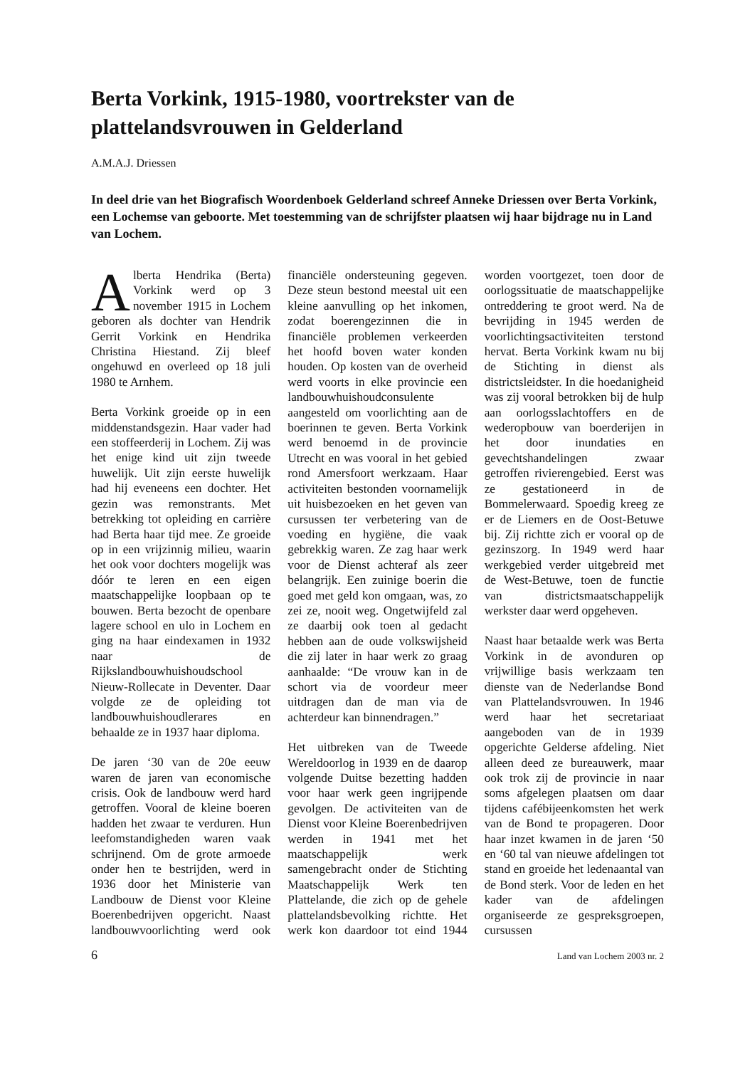Berta Vorkink, 1915-1980, voortrekster van de plattelandsvrouwen in Gelderland
A.M.A.J. Driessen
In deel drie van het Biografisch Woordenboek Gelderland schreef Anneke Driessen over Berta Vorkink, een Lochemse van geboorte. Met toestemming van de schrijfster plaatsen wij haar bijdrage nu in Land van Lochem.
Alberta Hendrika (Berta) Vorkink werd op 3 november 1915 in Lochem geboren als dochter van Hendrik Gerrit Vorkink en Hendrika Christina Hiestand. Zij bleef ongehuwd en overleed op 18 juli 1980 te Arnhem.
Berta Vorkink groeide op in een middenstandsgezin. Haar vader had een stoffeerderij in Lochem. Zij was het enige kind uit zijn tweede huwelijk. Uit zijn eerste huwelijk had hij eveneens een dochter. Het gezin was remonstrants. Met betrekking tot opleiding en carrière had Berta haar tijd mee. Ze groeide op in een vrijzinnig milieu, waarin het ook voor dochters mogelijk was dóór te leren en een eigen maatschappelijke loopbaan op te bouwen. Berta bezocht de openbare lagere school en ulo in Lochem en ging na haar eindexamen in 1932 naar de Rijkslandbouwhuishoudschool Nieuw-Rollecate in Deventer. Daar volgde ze de opleiding tot landbouwhuishoudlerares en behaalde ze in 1937 haar diploma.
De jaren ‘30 van de 20e eeuw waren de jaren van economische crisis. Ook de landbouw werd hard getroffen. Vooral de kleine boeren hadden het zwaar te verduren. Hun leefomstandigheden waren vaak schrijnend. Om de grote armoede onder hen te bestrijden, werd in 1936 door het Ministerie van Landbouw de Dienst voor Kleine Boerenbedrijven opgericht. Naast landbouwvoorlichting werd ook financiële ondersteuning gegeven. Deze steun bestond meestal uit een kleine aanvulling op het inkomen, zodat boerengezinnen die in financiële problemen verkeerden het hoofd boven water konden houden. Op kosten van de overheid werd voorts in elke provincie een landbouwhuishoudconsulente aangesteld om voorlichting aan de boerinnen te geven. Berta Vorkink werd benoemd in de provincie Utrecht en was vooral in het gebied rond Amersfoort werkzaam. Haar activiteiten bestonden voornamelijk uit huisbezoeken en het geven van cursussen ter verbetering van de voeding en hygiëne, die vaak gebrekkig waren. Ze zag haar werk voor de Dienst achteraf als zeer belangrijk. Een zuinige boerin die goed met geld kon omgaan, was, zo zei ze, nooit weg. Ongetwijfeld zal ze daarbij ook toen al gedacht hebben aan de oude volkswijsheid die zij later in haar werk zo graag aanhaalde: “De vrouw kan in de schort via de voordeur meer uitdragen dan de man via de achterdeur kan binnendragen.”
Het uitbreken van de Tweede Wereldoorlog in 1939 en de daarop volgende Duitse bezetting hadden voor haar werk geen ingrijpende gevolgen. De activiteiten van de Dienst voor Kleine Boerenbedrijven werden in 1941 met het maatschappelijk werk samengebracht onder de Stichting Maatschappelijk Werk ten Plattelande, die zich op de gehele plattelandsbevolking richtte. Het werk kon daardoor tot eind 1944 worden voortgezet, toen door de oorlogssituatie de maatschappelijke ontreddering te groot werd. Na de bevrijding in 1945 werden de voorlichtingsactiviteiten terstond hervat. Berta Vorkink kwam nu bij de Stichting in dienst als districtsleidster. In die hoedanigheid was zij vooral betrokken bij de hulp aan oorlogsslachtoffers en de wederopbouw van boerderijen in het door inundaties en gevechtshandelingen zwaar getroffen rivierengebied. Eerst was ze gestationeerd in de Bommelerwaard. Spoedig kreeg ze er de Liemers en de Oost-Betuwe bij. Zij richtte zich er vooral op de gezinszorg. In 1949 werd haar werkgebied verder uitgebreid met de West-Betuwe, toen de functie van districtsmaatschappelijk werkster daar werd opgeheven.
Naast haar betaalde werk was Berta Vorkink in de avonduren op vrijwillige basis werkzaam ten dienste van de Nederlandse Bond van Plattelandsvrouwen. In 1946 werd haar het secretariaat aangeboden van de in 1939 opgerichte Gelderse afdeling. Niet alleen deed ze bureauwerk, maar ook trok zij de provincie in naar soms afgelegen plaatsen om daar tijdens cafébijeenkomsten het werk van de Bond te propageren. Door haar inzet kwamen in de jaren ‘50 en ‘60 tal van nieuwe afdelingen tot stand en groeide het ledenaantal van de Bond sterk. Voor de leden en het kader van de afdelingen organiseerde ze gespreksgroepen, cursussen
6 Land van Lochem 2003 nr. 2